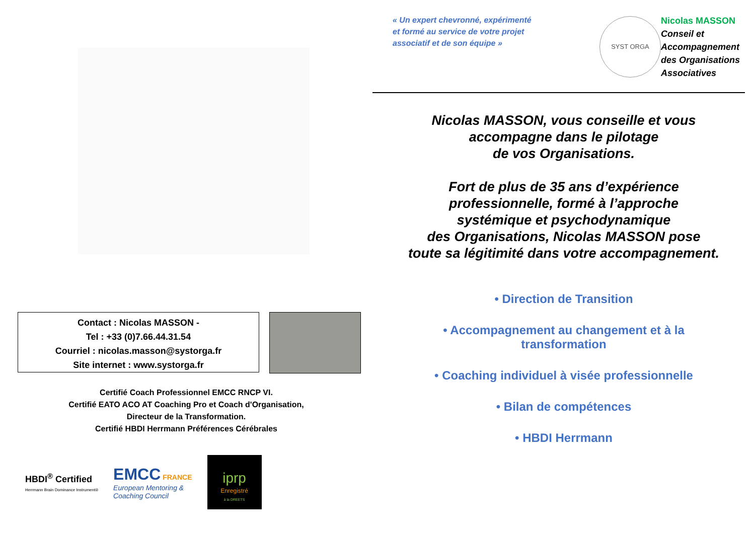Contact : Nicolas MASSON -
Tel : +33 (0)7.66.44.31.54
Courriel : nicolas.masson@systorga.fr
Site internet : www.systorga.fr
Certifié Coach Professionnel EMCC RNCP VI.
Certifié EATO ACO AT Coaching Pro et Coach d'Organisation,
Directeur de la Transformation.
Certifié HBDI Herrmann Préférences Cérébrales
HBDI<sup>®</sup> Certified
Herrmann Brain Dominance Instrument®
EMCC FRANCE
European Mentoring &
Coaching Council
iprp
Enregistré
à la DREETS
« Un expert chevronné, expérimenté
et formé au service de votre projet
associatif et de son équipe »
SYST ORGA
Nicolas MASSON
Conseil et
Accompagnement
des Organisations
Associatives
Nicolas MASSON, vous conseille et vous
accompagne dans le pilotage
de vos Organisations.
Fort de plus de 35 ans d’expérience
professionnelle, formé à l’approche
systémique et psychodynamique
des Organisations, Nicolas MASSON pose
toute sa légitimité dans votre accompagnement.
• Direction de Transition
• Accompagnement au changement et à la
transformation
• Coaching individuel à visée professionnelle
• Bilan de compétences
• HBDI Herrmann